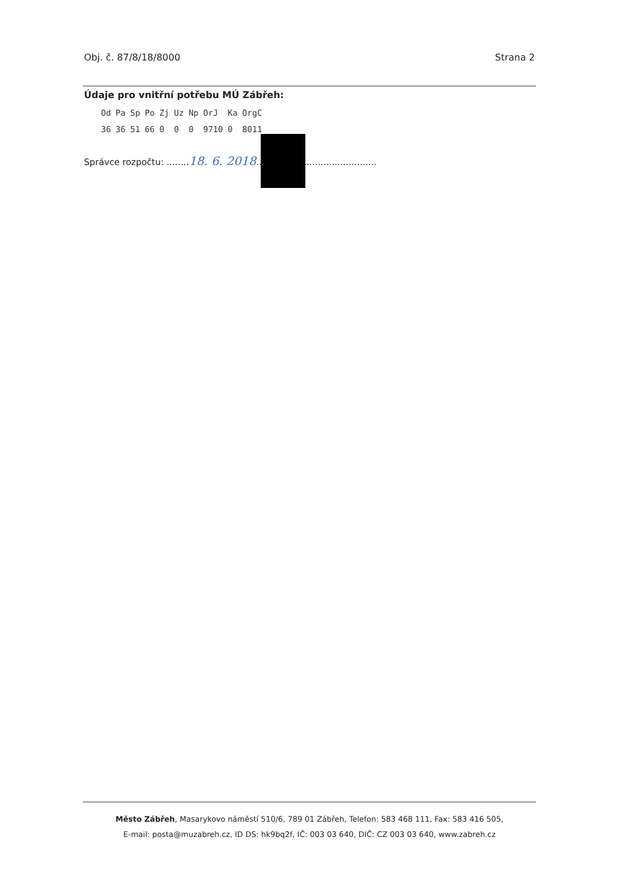Obj. č. 87/8/18/8000 Strana 2
Údaje pro vnitřní potřebu MÚ Zábřeh:
| Od | Pa | Sp | Po | Zj | Uz | Np | OrJ | Ka | OrgC |
| --- | --- | --- | --- | --- | --- | --- | --- | --- | --- |
| 36 | 36 | 51 | 66 | 0 | 0 | 0 | 9710 | 0 | 8011 |
Správce rozpočtu: ........18. 6. 2018...........................................
Město Zábřeh, Masarykovo náměstí 510/6, 789 01 Zábřeh, Telefon: 583 468 111, Fax: 583 416 505,
E-mail: posta@muzabreh.cz, ID DS: hk9bq2f, IČ: 003 03 640, DIČ: CZ 003 03 640, www.zabreh.cz